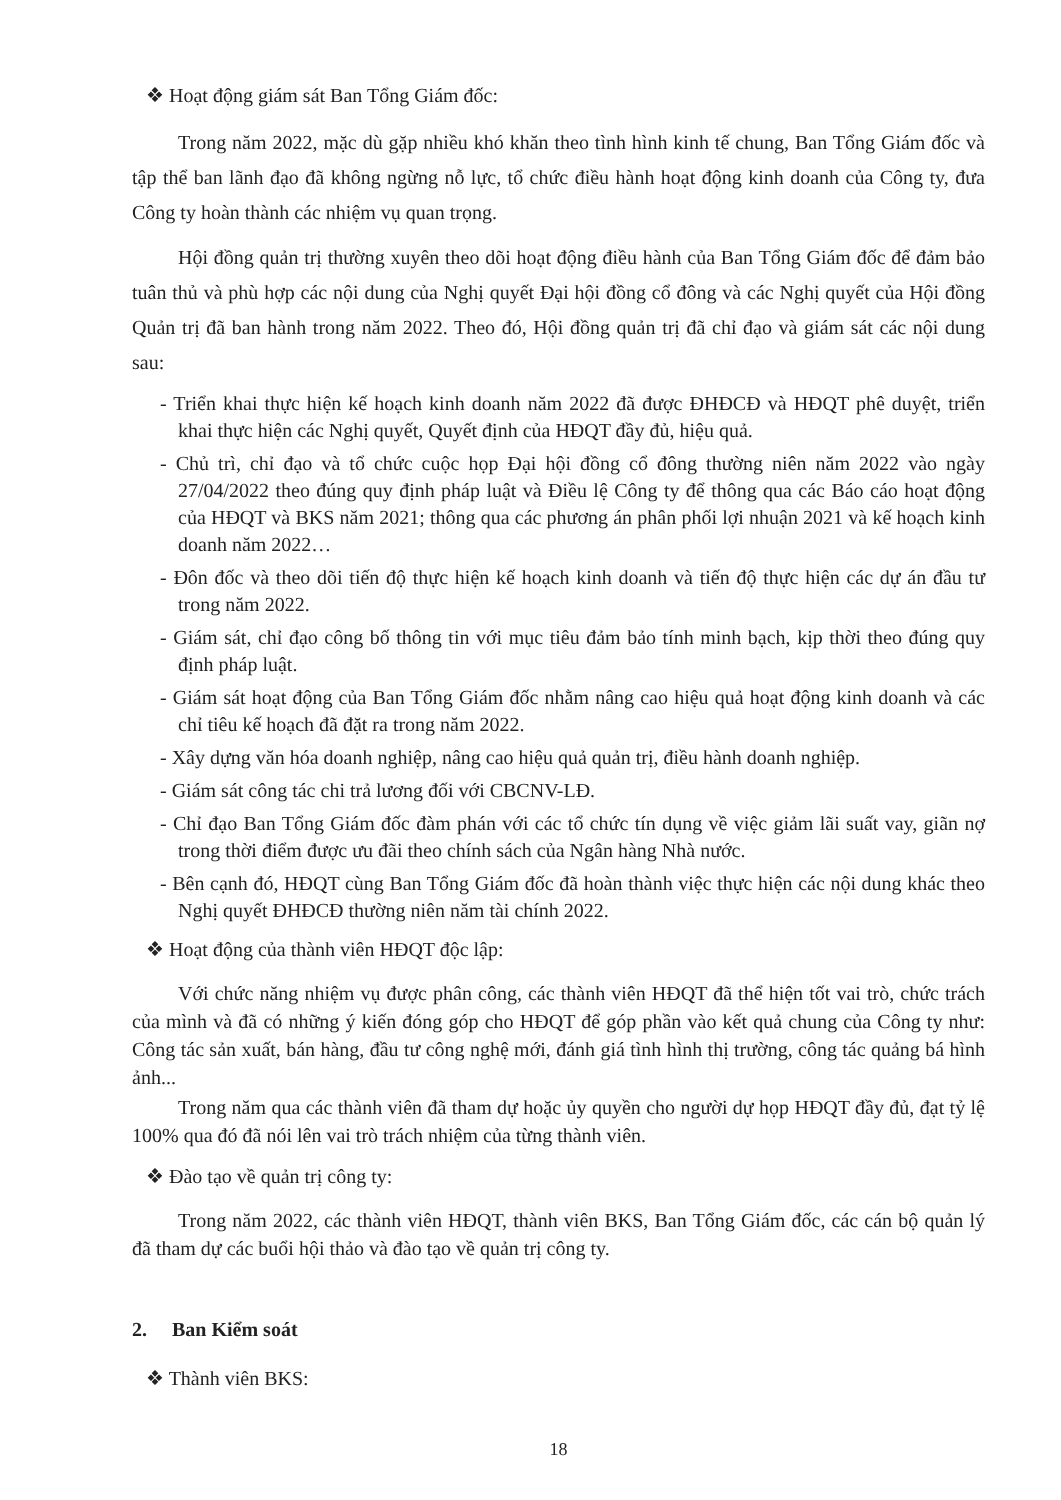❖ Hoạt động giám sát Ban Tổng Giám đốc:
Trong năm 2022, mặc dù gặp nhiều khó khăn theo tình hình kinh tế chung, Ban Tổng Giám đốc và tập thể ban lãnh đạo đã không ngừng nỗ lực, tổ chức điều hành hoạt động kinh doanh của Công ty, đưa Công ty hoàn thành các nhiệm vụ quan trọng.
Hội đồng quản trị thường xuyên theo dõi hoạt động điều hành của Ban Tổng Giám đốc để đảm bảo tuân thủ và phù hợp các nội dung của Nghị quyết Đại hội đồng cổ đông và các Nghị quyết của Hội đồng Quản trị đã ban hành trong năm 2022. Theo đó, Hội đồng quản trị đã chỉ đạo và giám sát các nội dung sau:
- Triển khai thực hiện kế hoạch kinh doanh năm 2022 đã được ĐHĐCĐ và HĐQT phê duyệt, triển khai thực hiện các Nghị quyết, Quyết định của HĐQT đầy đủ, hiệu quả.
- Chủ trì, chỉ đạo và tổ chức cuộc họp Đại hội đồng cổ đông thường niên năm 2022 vào ngày 27/04/2022 theo đúng quy định pháp luật và Điều lệ Công ty để thông qua các Báo cáo hoạt động của HĐQT và BKS năm 2021; thông qua các phương án phân phối lợi nhuận 2021 và kế hoạch kinh doanh năm 2022…
- Đôn đốc và theo dõi tiến độ thực hiện kế hoạch kinh doanh và tiến độ thực hiện các dự án đầu tư trong năm 2022.
- Giám sát, chỉ đạo công bố thông tin với mục tiêu đảm bảo tính minh bạch, kịp thời theo đúng quy định pháp luật.
- Giám sát hoạt động của Ban Tổng Giám đốc nhằm nâng cao hiệu quả hoạt động kinh doanh và các chỉ tiêu kế hoạch đã đặt ra trong năm 2022.
- Xây dựng văn hóa doanh nghiệp, nâng cao hiệu quả quản trị, điều hành doanh nghiệp.
- Giám sát công tác chi trả lương đối với CBCNV-LĐ.
- Chỉ đạo Ban Tổng Giám đốc đàm phán với các tổ chức tín dụng về việc giảm lãi suất vay, giãn nợ trong thời điểm được ưu đãi theo chính sách của Ngân hàng Nhà nước.
- Bên cạnh đó, HĐQT cùng Ban Tổng Giám đốc đã hoàn thành việc thực hiện các nội dung khác theo Nghị quyết ĐHĐCĐ thường niên năm tài chính 2022.
❖ Hoạt động của thành viên HĐQT độc lập:
Với chức năng nhiệm vụ được phân công, các thành viên HĐQT đã thể hiện tốt vai trò, chức trách của mình và đã có những ý kiến đóng góp cho HĐQT để góp phần vào kết quả chung của Công ty như: Công tác sản xuất, bán hàng, đầu tư công nghệ mới, đánh giá tình hình thị trường, công tác quảng bá hình ảnh...
Trong năm qua các thành viên đã tham dự hoặc ủy quyền cho người dự họp HĐQT đầy đủ, đạt tỷ lệ 100% qua đó đã nói lên vai trò trách nhiệm của từng thành viên.
❖ Đào tạo về quản trị công ty:
Trong năm 2022, các thành viên HĐQT, thành viên BKS, Ban Tổng Giám đốc, các cán bộ quản lý đã tham dự các buổi hội thảo và đào tạo về quản trị công ty.
2. Ban Kiểm soát
❖ Thành viên BKS:
18